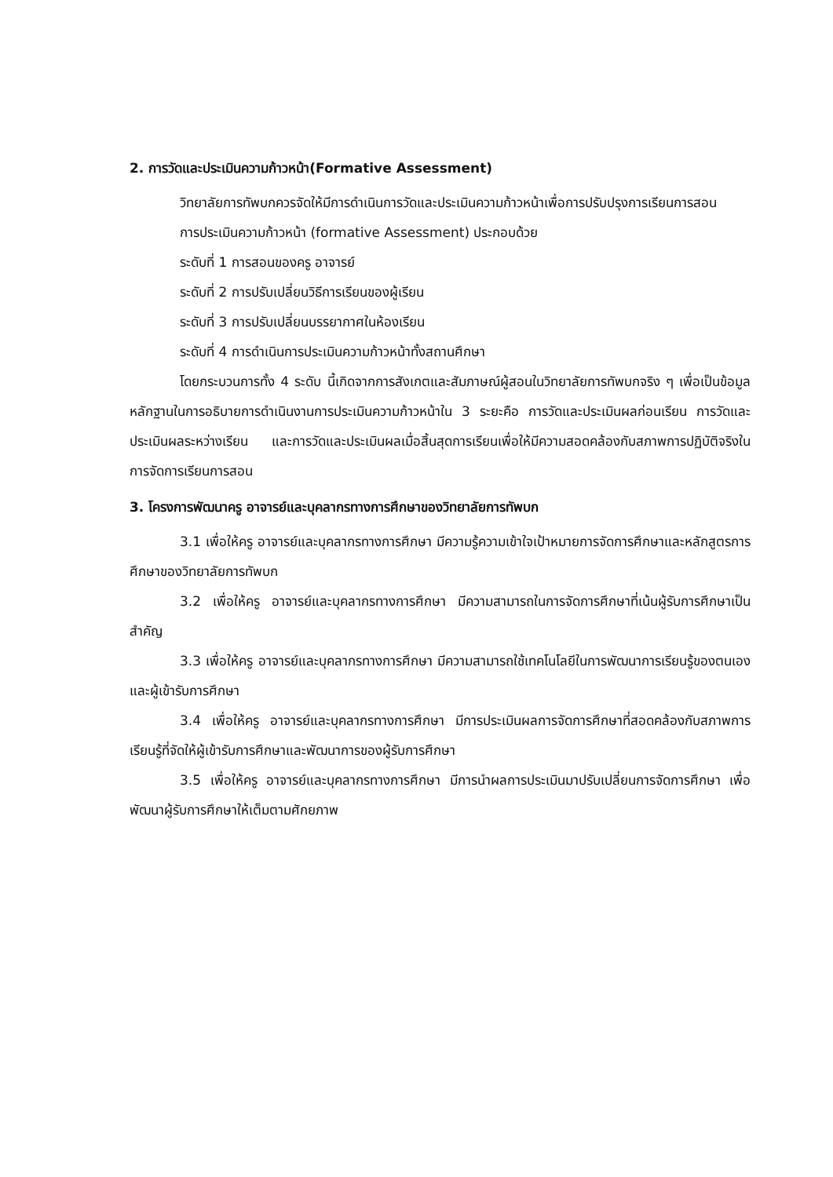2. การวัดและประเมินความก้าวหน้า(Formative Assessment)
วิทยาลัยการทัพบกควรจัดให้มีการดำเนินการวัดและประเมินความก้าวหน้าเพื่อการปรับปรุงการเรียนการสอน
การประเมินความก้าวหน้า (formative Assessment) ประกอบด้วย
ระดับที่ 1 การสอนของครู อาจารย์
ระดับที่ 2 การปรับเปลี่ยนวิธีการเรียนของผู้เรียน
ระดับที่ 3 การปรับเปลี่ยนบรรยากาศในห้องเรียน
ระดับที่ 4 การดำเนินการประเมินความก้าวหน้าทั้งสถานศึกษา
โดยกระบวนการทั้ง 4 ระดับ นี้เกิดจากการสังเกตและสัมภาษณ์ผู้สอนในวิทยาลัยการทัพบกจริง ๆ เพื่อเป็นข้อมูลหลักฐานในการอธิบายการดำเนินงานการประเมินความก้าวหน้าใน 3 ระยะคือ การวัดและประเมินผลก่อนเรียน การวัดและประเมินผลระหว่างเรียน และการวัดและประเมินผลเมื่อสิ้นสุดการเรียนเพื่อให้มีความสอดคล้องกับสภาพการปฏิบัติจริงในการจัดการเรียนการสอน
3. โครงการพัฒนาครู อาจารย์และบุคลากรทางการศึกษาของวิทยาลัยการทัพบก
3.1 เพื่อให้ครู อาจารย์และบุคลากรทางการศึกษา มีความรู้ความเข้าใจเป้าหมายการจัดการศึกษาและหลักสูตรการศึกษาของวิทยาลัยการทัพบก
3.2 เพื่อให้ครู อาจารย์และบุคลากรทางการศึกษา มีความสามารถในการจัดการศึกษาที่เน้นผู้รับการศึกษาเป็นสำคัญ
3.3 เพื่อให้ครู อาจารย์และบุคลากรทางการศึกษา มีความสามารถใช้เทคโนโลยีในการพัฒนาการเรียนรู้ของตนเองและผู้เข้ารับการศึกษา
3.4 เพื่อให้ครู อาจารย์และบุคลากรทางการศึกษา มีการประเมินผลการจัดการศึกษาที่สอดคล้องกับสภาพการเรียนรู้ที่จัดให้ผู้เข้ารับการศึกษาและพัฒนาการของผู้รับการศึกษา
3.5 เพื่อให้ครู อาจารย์และบุคลากรทางการศึกษา มีการนำผลการประเมินมาปรับเปลี่ยนการจัดการศึกษา เพื่อพัฒนาผู้รับการศึกษาให้เต็มตามศักยภาพ